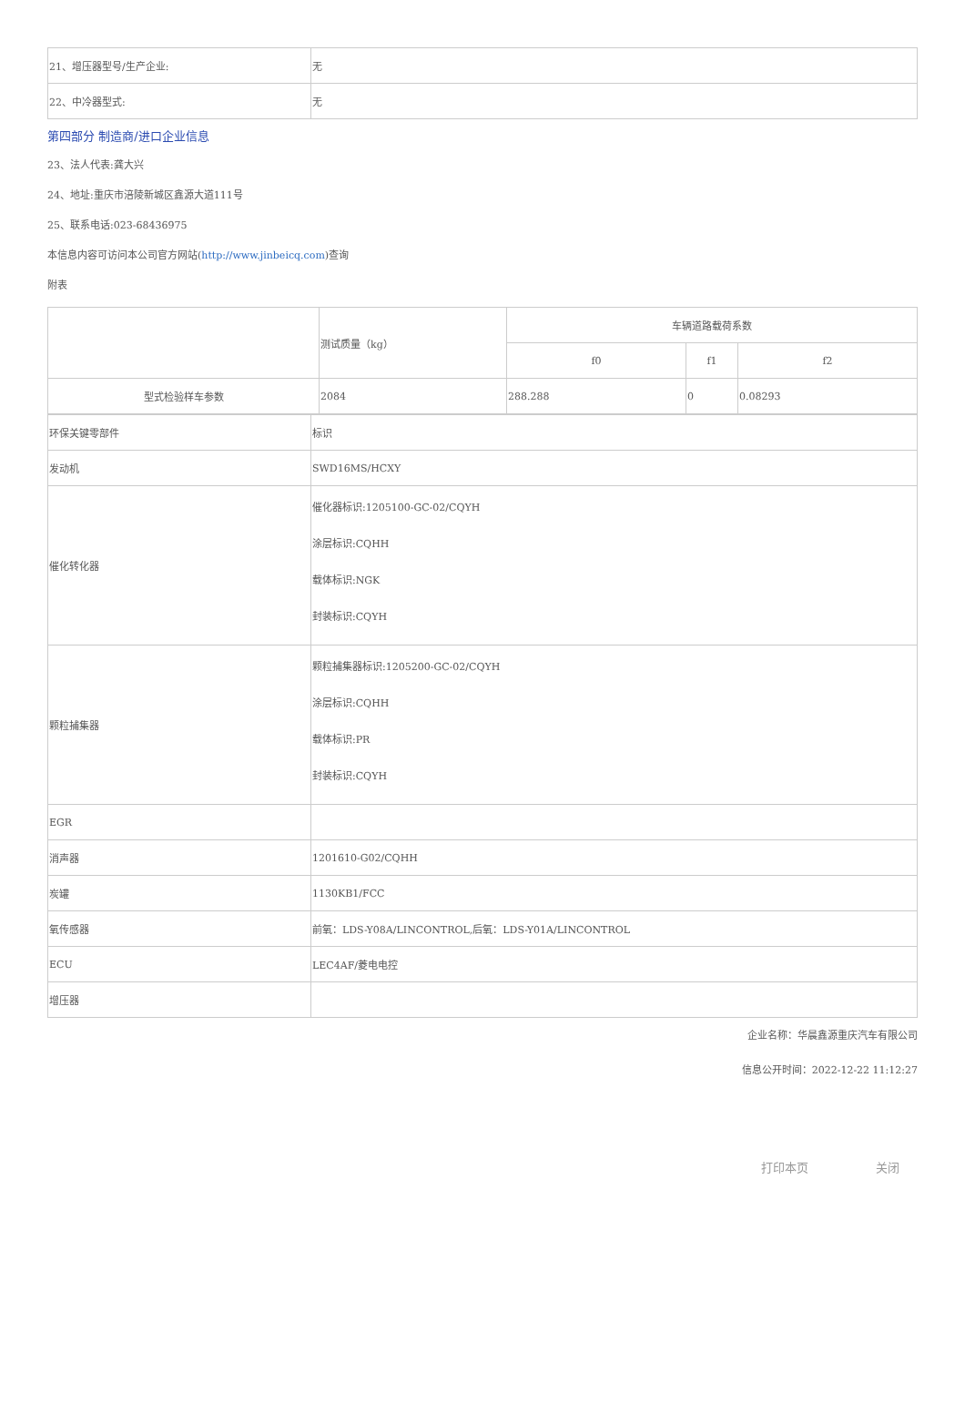| 21、增压器型号/生产企业: | 无 |
| 22、中冷器型式: | 无 |
第四部分 制造商/进口企业信息
23、法人代表:龚大兴
24、地址:重庆市涪陵新城区鑫源大道111号
25、联系电话:023-68436975
本信息内容可访问本公司官方网站(http://www.jinbeicq.com)查询
附表
| | 测试质量（kg） | 车辆道路载荷系数 | | |
| --- | --- | --- | --- | --- |
| | | f0 | f1 | f2 |
| 型式检验样车参数 | 2084 | 288.288 | 0 | 0.08293 |
| 环保关键零部件 | 标识 |
| 发动机 | SWD16MS/HCXY |
| 催化转化器 | 催化器标识:1205100-GC-02/CQYH 涂层标识:CQHH 载体标识:NGK 封装标识:CQYH |
| 颗粒捕集器 | 颗粒捕集器标识:1205200-GC-02/CQYH 涂层标识:CQHH 载体标识:PR 封装标识:CQYH |
| EGR | |
| 消声器 | 1201610-G02/CQHH |
| 炭罐 | 1130KB1/FCC |
| 氧传感器 | 前氧：LDS-Y08A/LINCONTROL,后氧：LDS-Y01A/LINCONTROL |
| ECU | LEC4AF/菱电电控 |
| 增压器 | |
企业名称：华晨鑫源重庆汽车有限公司
信息公开时间：2022-12-22 11:12:27
打印本页 关闭